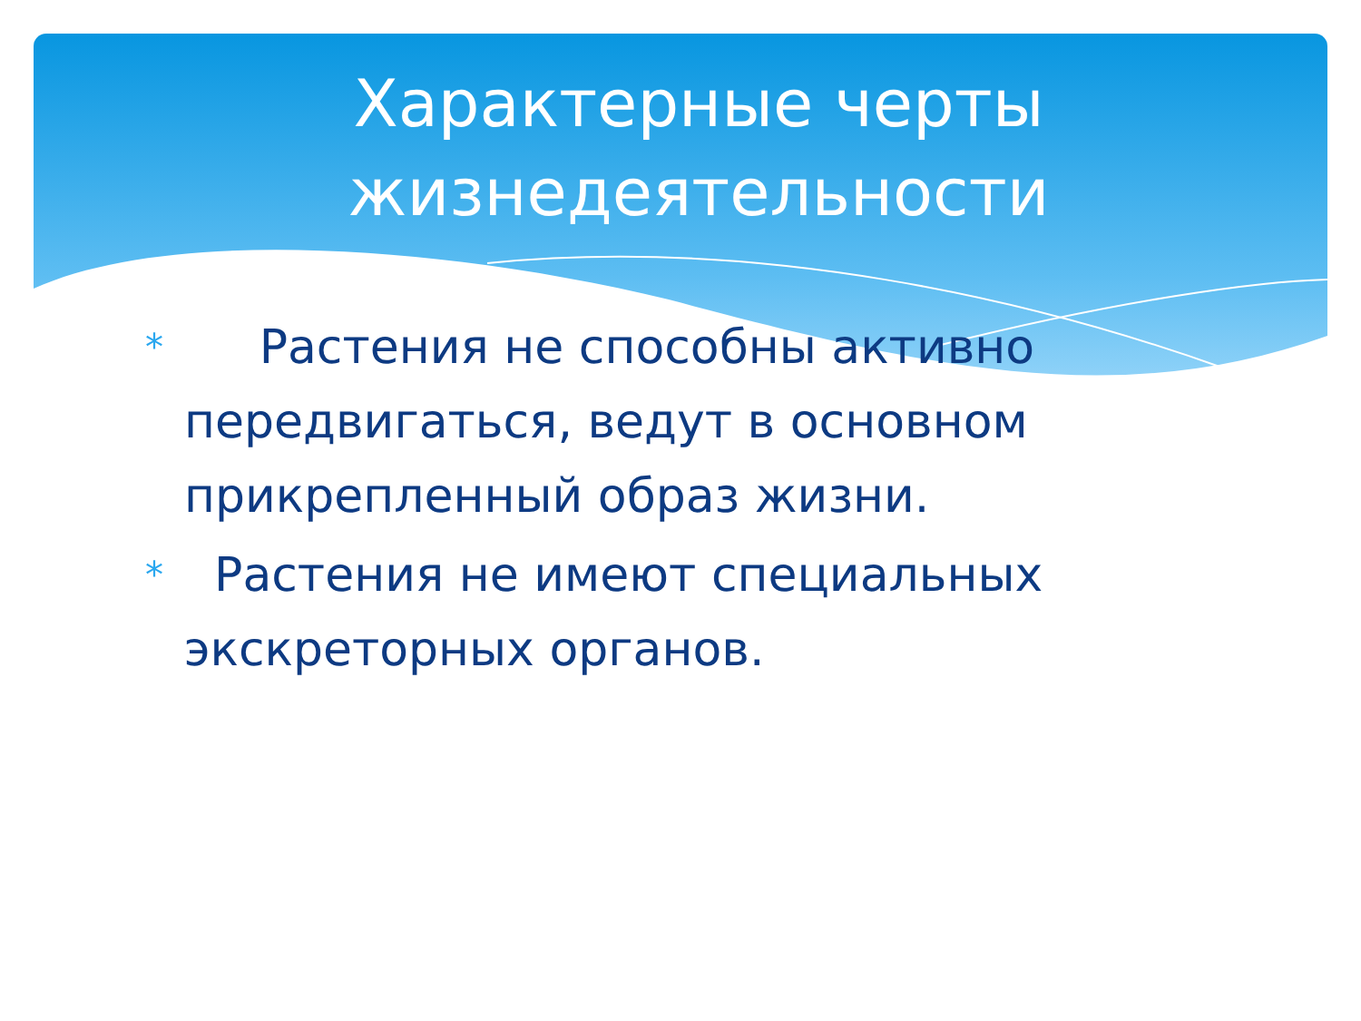Характерные черты
жизнедеятельности
* Растения не способны активно передвигаться, ведут в основном прикрепленный образ жизни.
* Растения не имеют специальных экскреторных органов.